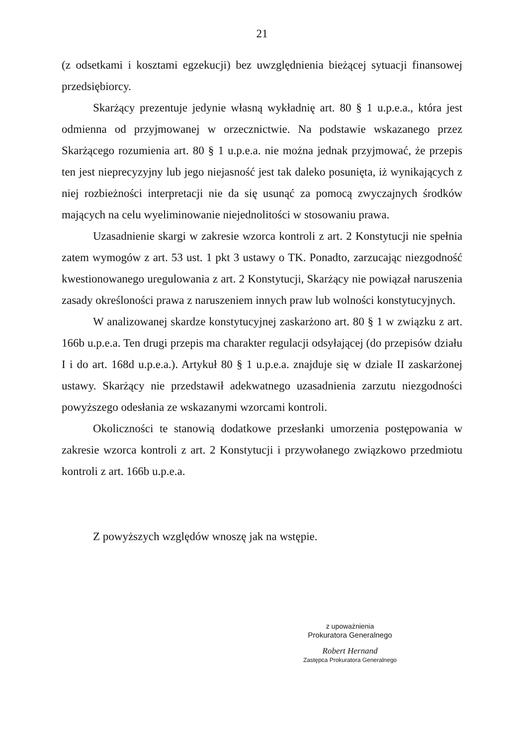21
(z odsetkami i kosztami egzekucji) bez uwzględnienia bieżącej sytuacji finansowej przedsiębiorcy.
Skarżący prezentuje jedynie własną wykładnię art. 80 § 1 u.p.e.a., która jest odmienna od przyjmowanej w orzecznictwie. Na podstawie wskazanego przez Skarżącego rozumienia art. 80 § 1 u.p.e.a. nie można jednak przyjmować, że przepis ten jest nieprecyzyjny lub jego niejasność jest tak daleko posunięta, iż wynikających z niej rozbieżności interpretacji nie da się usunąć za pomocą zwyczajnych środków mających na celu wyeliminowanie niejednolitości w stosowaniu prawa.
Uzasadnienie skargi w zakresie wzorca kontroli z art. 2 Konstytucji nie spełnia zatem wymogów z art. 53 ust. 1 pkt 3 ustawy o TK. Ponadto, zarzucając niezgodność kwestionowanego uregulowania z art. 2 Konstytucji, Skarżący nie powiązał naruszenia zasady określoności prawa z naruszeniem innych praw lub wolności konstytucyjnych.
W analizowanej skardze konstytucyjnej zaskarżono art. 80 § 1 w związku z art. 166b u.p.e.a. Ten drugi przepis ma charakter regulacji odsyłającej (do przepisów działu I i do art. 168d u.p.e.a.). Artykuł 80 § 1 u.p.e.a. znajduje się w dziale II zaskarżonej ustawy. Skarżący nie przedstawił adekwatnego uzasadnienia zarzutu niezgodności powyższego odesłania ze wskazanymi wzorcami kontroli.
Okoliczności te stanowią dodatkowe przesłanki umorzenia postępowania w zakresie wzorca kontroli z art. 2 Konstytucji i przywołanego związkowo przedmiotu kontroli z art. 166b u.p.e.a.
Z powyższych względów wnoszę jak na wstępie.
z upoważnienia
Prokuratora Generalnego
Robert Hernand
Zastępca Prokuratora Generalnego